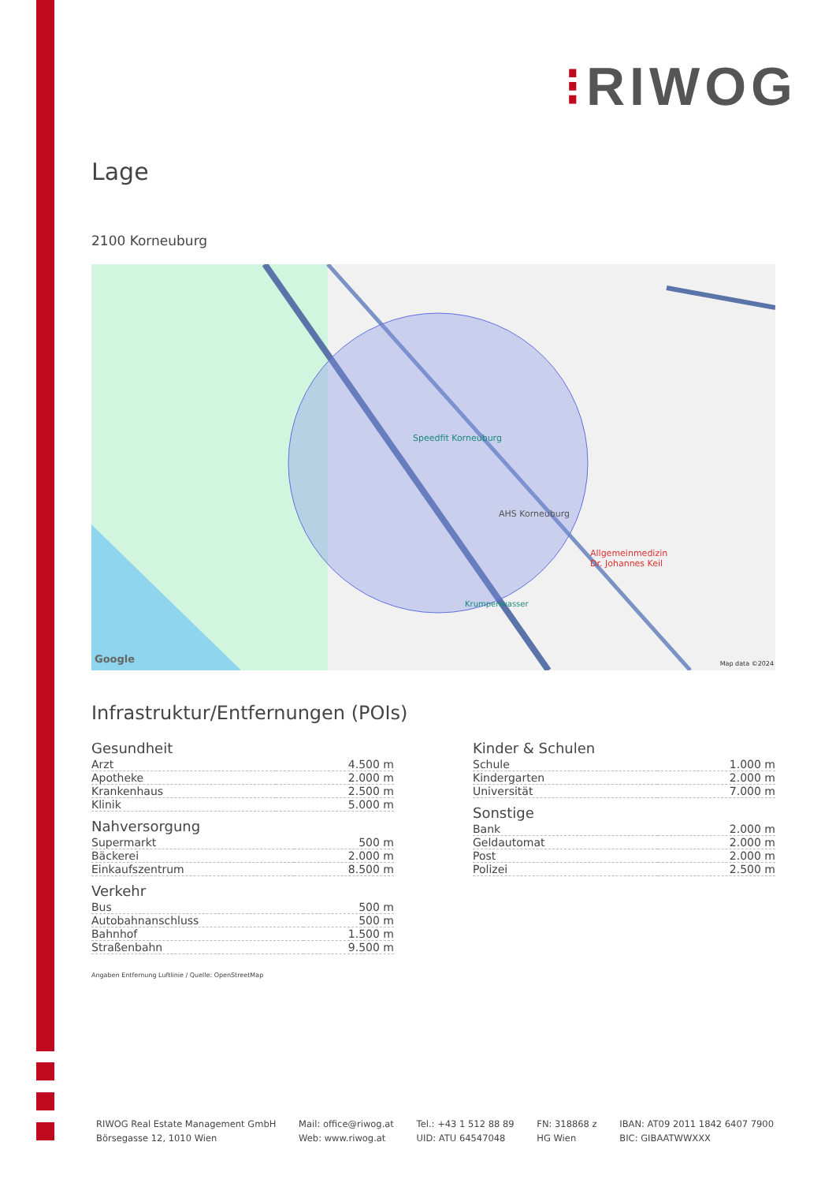⁝RIWOG
Lage
2100 Korneuburg
Speedfit Korneuburg
AHS Korneuburg
Allgemeinmedizin
Dr. Johannes Keil
Krumpenwasser
Google Map data ©2024
Infrastruktur/Entfernungen (POIs)
Gesundheit
| Arzt | 4.500 m |
| Apotheke | 2.000 m |
| Krankenhaus | 2.500 m |
| Klinik | 5.000 m |
Nahversorgung
| Supermarkt | 500 m |
| Bäckerei | 2.000 m |
| Einkaufszentrum | 8.500 m |
Verkehr
| Bus | 500 m |
| Autobahnanschluss | 500 m |
| Bahnhof | 1.500 m |
| Straßenbahn | 9.500 m |
Kinder & Schulen
| Schule | 1.000 m |
| Kindergarten | 2.000 m |
| Universität | 7.000 m |
Sonstige
| Bank | 2.000 m |
| Geldautomat | 2.000 m |
| Post | 2.000 m |
| Polizei | 2.500 m |
Angaben Entfernung Luftlinie / Quelle: OpenStreetMap
RIWOG Real Estate Management GmbH
Börsegasse 12, 1010 Wien
Mail: office@riwog.at
Web: www.riwog.at
Tel.: +43 1 512 88 89
UID: ATU 64547048
FN: 318868 z
HG Wien
IBAN: AT09 2011 1842 6407 7900
BIC: GIBAATWWXXX